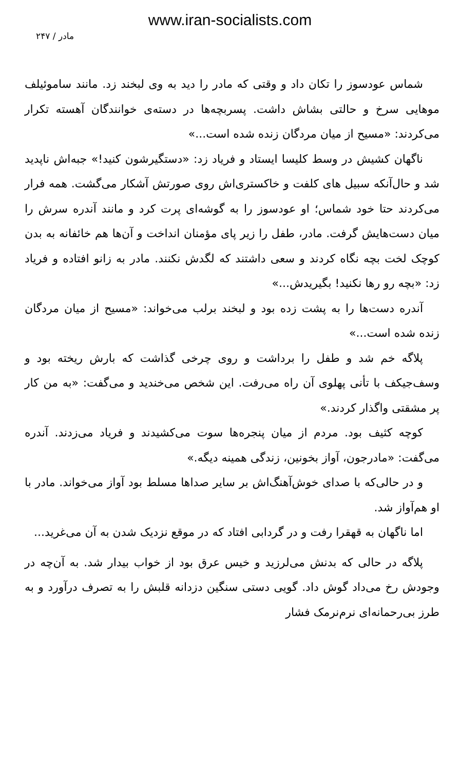www.iran-socialists.com
مادر / ۲۴۷
شماس عودسوز را تکان داد و وقتی که مادر را دید به وی لبخند زد. مانند ساموئیلف موهایی سرخ و حالتی بشاش داشت. پسربچه‌ها در دسته‌ی خوانندگان آهسته تکرار می‌کردند: «مسیح از میان مردگان زنده شده است...»
ناگهان کشیش در وسط کلیسا ایستاد و فریاد زد: «دستگیرشون کنید!» جبه‌اش ناپدید شد و حال‌آنکه سبیل های کلفت و خاکستری‌اش روی صورتش آشکار می‌گشت. همه فرار می‌کردند حتا خود شماس؛ او عودسوز را به گوشه‌ای پرت کرد و مانند آندره سرش را میان دست‌هایش گرفت. مادر، طفل را زیر پای مؤمنان انداخت و آن‌ها هم خائفانه به بدن کوچک لخت بچه نگاه کردند و سعی داشتند که لگدش نکنند. مادر به زانو افتاده و فریاد زد: «بچه رو رها نکنید! بگیریدش...»
آندره دست‌ها را به پشت زده بود و لبخند برلب می‌خواند: «مسیح از میان مردگان زنده شده است...»
پلاگه خم شد و طفل را برداشت و روی چرخی گذاشت که بارش ریخته بود و وسف‌جیکف با تأنی پهلوی آن راه می‌رفت. این شخص می‌خندید و می‌گفت: «به من کار پر مشقتی واگذار کردند.»
کوچه کثیف بود. مردم از میان پنجره‌ها سوت می‌کشیدند و فریاد می‌زدند. آندره می‌گفت: «مادرجون، آواز بخونین، زندگی همینه دیگه.»
و در حالی‌که با صدای خوش‌آهنگ‌اش بر سایر صداها مسلط بود آواز می‌خواند. مادر با او هم‌آواز شد.
اما ناگهان به قهقرا رفت و در گردابی افتاد که در موقع نزدیک شدن به آن می‌غرید...
پلاگه در حالی که بدنش می‌لرزید و خیس عرق بود از خواب بیدار شد. به آن‌چه در وجودش رخ می‌داد گوش داد. گویی دستی سنگین دزدانه قلبش را به تصرف درآورد و به طرز بی‌رحمانه‌ای نرم‌نرمک فشار